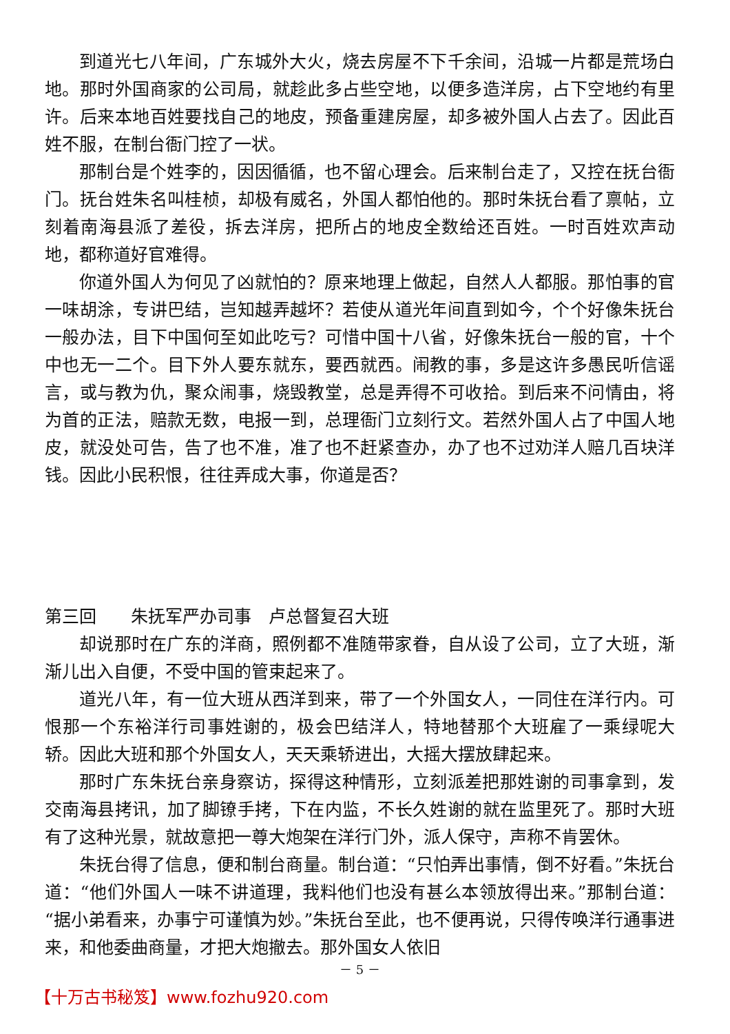到道光七八年间，广东城外大火，烧去房屋不下千余间，沿城一片都是荒场白地。那时外国商家的公司局，就趁此多占些空地，以便多造洋房，占下空地约有里许。后来本地百姓要找自己的地皮，预备重建房屋，却多被外国人占去了。因此百姓不服，在制台衙门控了一状。
那制台是个姓李的，因因循循，也不留心理会。后来制台走了，又控在抚台衙门。抚台姓朱名叫桂桢，却极有威名，外国人都怕他的。那时朱抚台看了禀帖，立刻着南海县派了差役，拆去洋房，把所占的地皮全数给还百姓。一时百姓欢声动地，都称道好官难得。
你道外国人为何见了凶就怕的？原来地理上做起，自然人人都服。那怕事的官一味胡涂，专讲巴结，岂知越弄越坏？若使从道光年间直到如今，个个好像朱抚台一般办法，目下中国何至如此吃亏？可惜中国十八省，好像朱抚台一般的官，十个中也无一二个。目下外人要东就东，要西就西。闹教的事，多是这许多愚民听信谣言，或与教为仇，聚众闹事，烧毁教堂，总是弄得不可收拾。到后来不问情由，将为首的正法，赔款无数，电报一到，总理衙门立刻行文。若然外国人占了中国人地皮，就没处可告，告了也不准，准了也不赶紧查办，办了也不过劝洋人赔几百块洋钱。因此小民积恨，往往弄成大事，你道是否？
第三回　　朱抚军严办司事　卢总督复召大班
却说那时在广东的洋商，照例都不准随带家眷，自从设了公司，立了大班，渐渐儿出入自便，不受中国的管束起来了。
道光八年，有一位大班从西洋到来，带了一个外国女人，一同住在洋行内。可恨那一个东裕洋行司事姓谢的，极会巴结洋人，特地替那个大班雇了一乘绿呢大轿。因此大班和那个外国女人，天天乘轿进出，大摇大摆放肆起来。
那时广东朱抚台亲身察访，探得这种情形，立刻派差把那姓谢的司事拿到，发交南海县拷讯，加了脚镣手拷，下在内监，不长久姓谢的就在监里死了。那时大班有了这种光景，就故意把一尊大炮架在洋行门外，派人保守，声称不肯罢休。
朱抚台得了信息，便和制台商量。制台道：“只怕弄出事情，倒不好看。”朱抚台道：“他们外国人一味不讲道理，我料他们也没有甚么本领放得出来。”那制台道：“据小弟看来，办事宁可谨慎为妙。”朱抚台至此，也不便再说，只得传唤洋行通事进来，和他委曲商量，才把大炮撤去。那外国女人依旧
－ 5 －
【十万古书秘笈】www.fozhu920.com